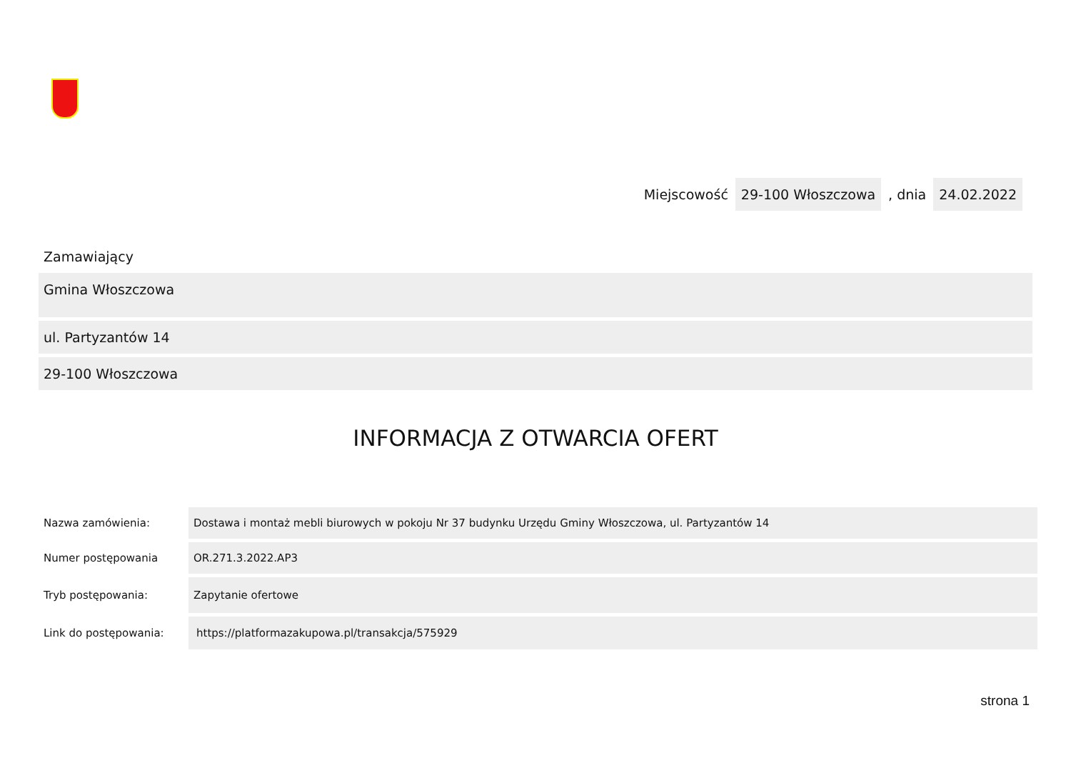Miejscowość 29-100 Włoszczowa, dnia 24.02.2022
Zamawiający
Gmina Włoszczowa
ul. Partyzantów 14
29-100 Włoszczowa
INFORMACJA Z OTWARCIA OFERT
| Nazwa zamówienia: | Dostawa i montaż mebli biurowych w pokoju Nr 37 budynku Urzędu Gminy Włoszczowa, ul. Partyzantów 14 |
| Numer postępowania | OR.271.3.2022.AP3 |
| Tryb postępowania: | Zapytanie ofertowe |
| Link do postępowania: | https://platformazakupowa.pl/transakcja/575929 |
strona 1